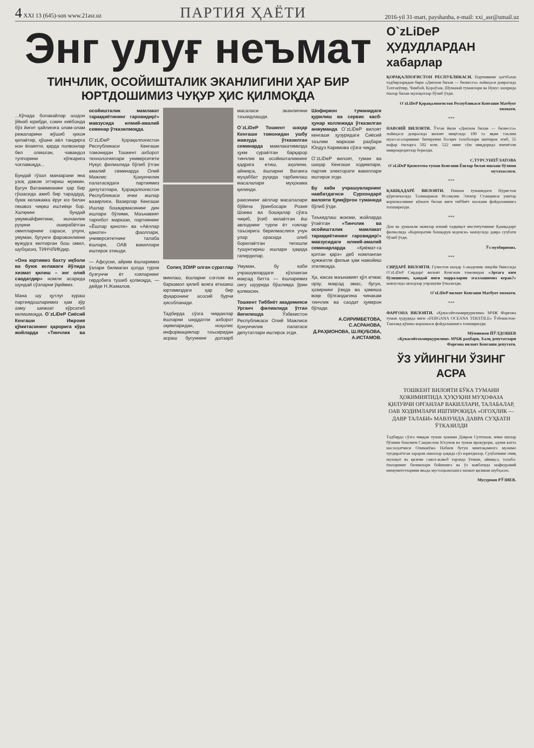4 XXI 13 (645)-son www.21asr.uz ПАРТИЯ ҲАЁТИ 2016-yil 31-mart, payshanba, e-mail: xxi_asr@umail.uz
Энг улуғ неъмат
ТИНЧЛИК, ОСОЙИШТАЛИК ЭКАНЛИГИНИ ҲАР БИР ЮРТДОШИМИЗ ЧУҚУР ҲИС ҚИЛМОҚДА
...Кўчада болакайлар шодон ўйнаб юрибди, сокин хиёбонда бўз йигит қайлиғига олам-олам режаларини жўшиб ҳикоя қилаётир, қўшни аёл тандирга нон ёпаяпти, қирда полвонлар бел олишган, чавандоз тулпорини кўпкарига чоғламоқда...
Бундай гўзал манзарани яна узоқ давом эттириш мумкин. Бугун Ватанимизнинг ҳар бир гўшасида ажиб бир тараддуд, буюк келажакка ёруғ юз билан пешвоз чиқиш иштиёқи бор. Халқнинг бундай умумкайфиятини, ишчанлик руҳини оширабётган омилларнинг сараси, улуғи, умуман, бугунги фаровонликни вужудга келтирган бош омил, шубҳасиз, ТИНЧЛИКдир.
«Она юртимиз бахту иқболи ва буюк келажаги йўлида хизмат қилиш – энг олий саодатдир» номли асарида шундай сўзларни ўқиймиз.
Мана шу қутлуғ кураш партиядошларимиз ҳам зўр азму шижоат кўрсатиб келишмоқда. O`zLiDeP Сиёсий Кенгаши Ижроия қўмитасининг қарорига кўра жойларда «Тинчлик ва осойишталик мамлакат тараққиётининг гаровидир!» мавзусида илмий-амалий семинар ўтказилмоқда.
O`zLiDeP Қорақалпоғистон Республикаси Кенгаши томонидан Тошкент ахборот технологиялари университети Нукус филиалида бўлиб ўтган амалий семинарда Олий Мажлис Қонунчилик палатасидаги партиямиз депутатлари, Қорақалпоғистон Республикаси ички ишлар вазирлиги, Вазирлар Кенгаши Ишлар бошқармасининг дин ишлари бўлими, Маънавият тарғибот маркази, партиянинг «Ёшлар қаноти» ва «Аёллар қаноти» фаоллари, университетнинг талаба ёшлари, ОАВ вакиллари иштирок этишди.
— Афсуски, айрим ёшларимиз ўзлари билмаган ҳолда турли бузғунчи ёт ғояларнинг гирдобига тушиб қолмоқда, — дейди Н.Жамалов.
Солиҳ ЗОИР олган суратлар
минлаш, ёшларни соғлом ва баркамол қилиб вояга етказиш юртимиздаги ҳар бир фуқаронинг асосий бурчи ҳисобланади.
Тадбирда сўзга чиққанлар ёшларни шиддатли ахборот оқимларидан, ноҳолис информациялар таъсиридан асраш бугуннинг долзарб масаласи эканлигини таъкидлашди.
O`zLiDeP Тошкент шаҳар Кенгаши томонидан ушбу мавзуда ўтказилган семинарда мамлакатимизда ҳукм сураётган барқарор тинчлик ва осойишталикнинг қадрига етиш, аҳолини, айниқса, ёшларни Ватанга муҳаббат руҳида тарбиялаш масалалари муҳокама қилинди.
раисининг аёллар масалалари бўйича ўринбосари Розия Шоева ва бошқалар сўзга чиқиб, ўсиб келаётган ёш авлоднинг турли ёт ғоялар таъсирига берилмаслиги учун улар орасида олиб борилаётган тегишли тушунтириш ишлари ҳақида гапирдилар.
Умуман, бу каби учрашувлардаги кўзланган мақсад битта — ёшларимиз онгу шуурида бўшлиққа ўрин қолмасин.
Тошкент Тиббиёт академияси Урганч филиалида ўтган йиғилишда Ўзбекистон Республикаси Олий Мажлиси Қонунчилик палатаси депутатлари иштирок этди.
Шофиркон туманидаги қурилиш ва сервис касб-ҳунар коллежида ўтказилган анжуманда O`zLiDeP вилоят кенгаши ҳузуридаги Сиёсий таълим маркази раҳбари Юлдуз Каримова сўзга чиқди.
O`zLiDeP вилоят, туман ва шаҳар Кенгаши ходимлари, партия электорати вакиллари иштирок этди.
Бу каби учрашувларнинг навбатдагиси Сурхондарё вилояти Қумқўрғон туманида бўлиб ўтди.
Таъкидлаш жоизки, жойларда ўтаётган «Тинчлик ва осойишталик мамлакат тараққиётининг гаровидир!» мавзусидаги илмий-амалий семинарларда «Қиёмат-га қолган қарз» деб номланган ҳужжатли фильм ҳам намойиш этилмоқда.
Ҳа, юксак маънавият қўл етмас орзу, мақсад эмас, бугун, ҳозирнинг ўзида ва ҳамиша воқе бўлгандагина чинакам тинчлик ва саодат ҳукмрон бўлади.
А.СИРИМБЕТОВА, С.АСРАНОВА, Д.РАҲМОНОВА, Ш.ЯҚУБОВА, А.ИСТАМОВ.
O`zLiDeP ҲУДУДЛАРДАН хабарлар
ҚОРАҚАЛПОҒИСТОН РЕСПУБЛИКАСИ. Партиянинг ҳаётбахш тадбирларидан бири «Диплом билан — бизнесга» лойиҳаси доирасида Тахтакўпир, Чимбой, Қораўзак, Шуманай туманлари ва Нукус шаҳрида ёшлар билан мулоқотлар бўлиб ўтди.
O`zLiDeP Қорақалпоғистон Республикаси Кенгаши Матбуот хизмати.
***
НАВОИЙ ВИЛОЯТИ. Ўтган йили «Диплом билан — бизнесга» лойиҳаси доирасида вилоят миқёсида 100 га яқин таълим муассасаларининг битирувчи босқич талабалари иштирок этиб, 55 нафар ёшларга 502 млн. 522 минг сўм миқдорида имтиёзли микрокредитлар берилди.
С.ТУРСУНПЎЛАТОВА
O`zLiDeP Қизилтепа туман Кенгаши Ёшлар билан ишлаш бўлими мутахассиси.
***
ҚАШҚАДАРЁ ВИЛОЯТИ. Нишон туманидаги Нуристон қўрғончасида Талимаржон Иссиқлик Электр Станцияси унитар корхонасининг кўмаги билан янги тиббиёт маскани фойдаланишга топширилди.
***
Дон ва дуккакли экинлар илмий тадқиқот институтининг Қашқадарё филиалида «Корпоратив бошқарув кодекси» мавзусида давра суҳбати бўлиб ўтди.
Ўз мухбиримиз.
***
СИРДАРЁ ВИЛОЯТИ. Гулистон шаҳар 1-академик лицейи биносида O`zLiDeP Сирдарё вилоят Кенгаши томонидан «Эртага ким бўлишимиз, қандай янги марраларни эгаллашимиз керак?» мавзусида авлодлар учрашуви ўтказилди.
O`zLiDeP вилоят Кенгаши Матбуот хизмати.
***
ФАРҒОНА ВИЛОЯТИ. «Қувасойтаъмирқурилиш» МЧЖ Фарғона туман ҳудудида янги «FERGANA OCEANA TEKSTILE» Ўзбекистон-Таиланд қўшма корхонаси фойдаланишга топширилди.
Мўминжон ЙЎЛДОШЕВ
«Қувасойтаъмирқурилиш» МЧЖ раҳбари, Халқ депутатлари Фарғона вилоят Кенгаши депутати.
ЎЗ УЙИНГНИ ЎЗИНГ АСРА
ТОШКЕНТ ВИЛОЯТИ БЎКА ТУМАНИ ҲОКИМИЯТИДА ҲУҚУҚНИ МУҲОФАЗА ҚИЛУВЧИ ОРГАНЛАР ВАКИЛЛАРИ, ТАЛАБАЛАР, ОАВ ХОДИМЛАРИ ИШТИРОКИДА «ОГОҲЛИК — ДАВР ТАЛАБИ» МАВЗУИДА ДАВРА СУҲБАТИ ЎТКАЗИЛДИ
Тадбирда сўзга чиққан туман ҳокими Даврон Султонов, ички ишлар бўлими бошлиғи Саидислом Юсупов ва туман прокурори, адлия катта маслаҳатчиси Олимжўжа Набиев бугун минтақамизга муаммо туғдираётган зарарли омиллар ҳақида сўз юритдилар. Суҳбатнинг очиқ мулоқот ва қизғин савол-жавоб тарзида ўтиши, айниқса, талаба-ёшларнинг билимлари бойишига ва ўз навбатида мафкуравий иммунитетларини янада мустаҳкамлашга хизмат қилиши шубҳасиз.
Мусурмон РЎЗИЕВ.